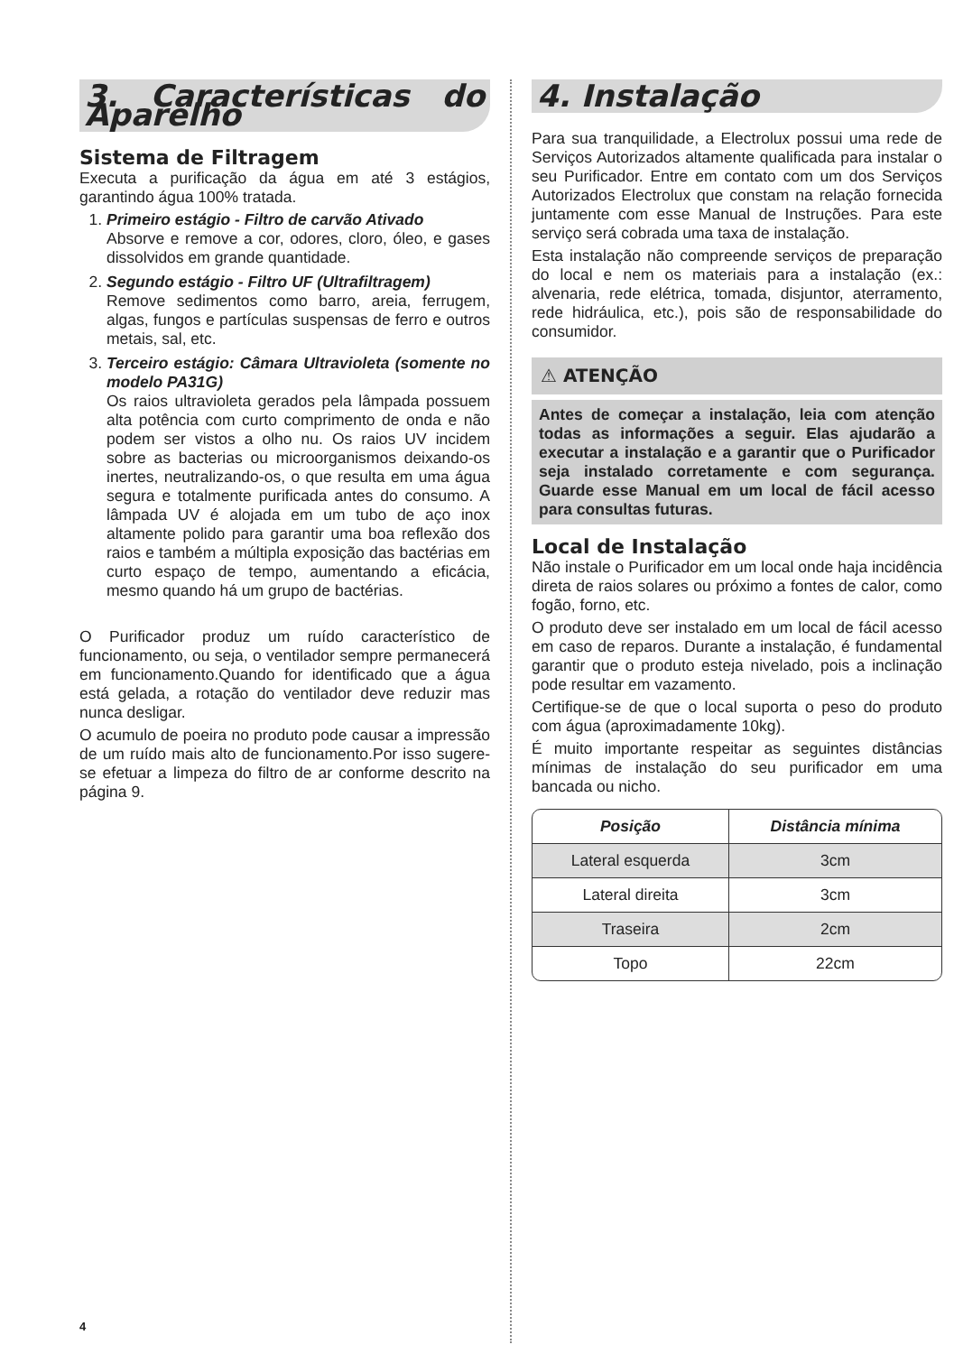3. Características do Aparelho
Sistema de Filtragem
Executa a purificação da água em até 3 estágios, garantindo água 100% tratada.
1. Primeiro estágio - Filtro de carvão Ativado
Absorve e remove a cor, odores, cloro, óleo, e gases dissolvidos em grande quantidade.
2. Segundo estágio - Filtro UF (Ultrafiltragem)
Remove sedimentos como barro, areia, ferrugem, algas, fungos e partículas suspensas de ferro e outros metais, sal, etc.
3. Terceiro estágio: Câmara Ultravioleta (somente no modelo PA31G)
Os raios ultravioleta gerados pela lâmpada possuem alta potência com curto comprimento de onda e não podem ser vistos a olho nu. Os raios UV incidem sobre as bacterias ou microorganismos deixando-os inertes, neutralizando-os, o que resulta em uma água segura e totalmente purificada antes do consumo. A lâmpada UV é alojada em um tubo de aço inox altamente polido para garantir uma boa reflexão dos raios e também a múltipla exposição das bactérias em curto espaço de tempo, aumentando a eficácia, mesmo quando há um grupo de bactérias.
O Purificador produz um ruído característico de funcionamento, ou seja, o ventilador sempre permanecerá em funcionamento.Quando for identificado que a água está gelada, a rotação do ventilador deve reduzir mas nunca desligar.
O acumulo de poeira no produto pode causar a impressão de um ruído mais alto de funcionamento.Por isso sugere-se efetuar a limpeza do filtro de ar conforme descrito na página 9.
4. Instalação
Para sua tranquilidade, a Electrolux possui uma rede de Serviços Autorizados altamente qualificada para instalar o seu Purificador. Entre em contato com um dos Serviços Autorizados Electrolux que constam na relação fornecida juntamente com esse Manual de Instruções. Para este serviço será cobrada uma taxa de instalação.
Esta instalação não compreende serviços de preparação do local e nem os materiais para a instalação (ex.: alvenaria, rede elétrica, tomada, disjuntor, aterramento, rede hidráulica, etc.), pois são de responsabilidade do consumidor.
⚠ ATENÇÃO
Antes de começar a instalação, leia com atenção todas as informações a seguir. Elas ajudarão a executar a instalação e a garantir que o Purificador seja instalado corretamente e com segurança. Guarde esse Manual em um local de fácil acesso para consultas futuras.
Local de Instalação
Não instale o Purificador em um local onde haja incidência direta de raios solares ou próximo a fontes de calor, como fogão, forno, etc.
O produto deve ser instalado em um local de fácil acesso em caso de reparos. Durante a instalação, é fundamental garantir que o produto esteja nivelado, pois a inclinação pode resultar em vazamento.
Certifique-se de que o local suporta o peso do produto com água (aproximadamente 10kg).
É muito importante respeitar as seguintes distâncias mínimas de instalação do seu purificador em uma bancada ou nicho.
| Posição | Distância mínima |
| --- | --- |
| Lateral esquerda | 3cm |
| Lateral direita | 3cm |
| Traseira | 2cm |
| Topo | 22cm |
4